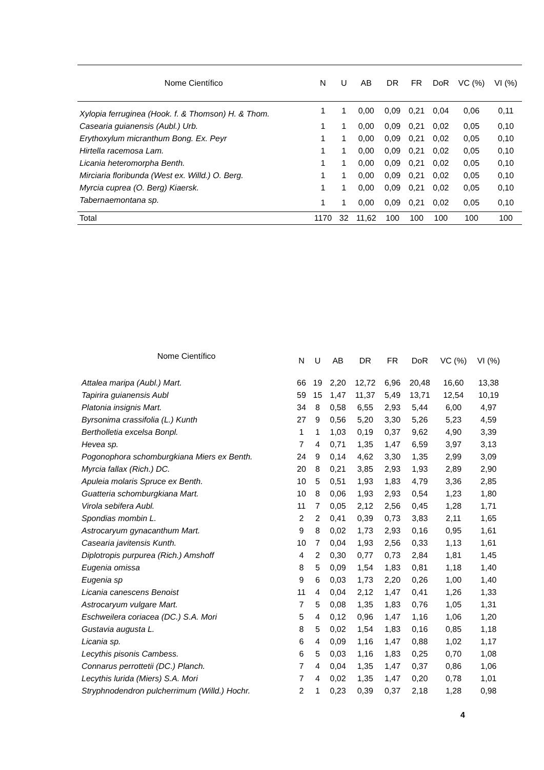| Nome Científico | N | U | AB | DR | FR | DoR | VC (%) | VI (%) |
| --- | --- | --- | --- | --- | --- | --- | --- | --- |
| Xylopia ferruginea (Hook. f. & Thomson) H. & Thom. | 1 | 1 | 0,00 | 0,09 | 0,21 | 0,04 | 0,06 | 0,11 |
| Casearia guianensis (Aubl.) Urb. | 1 | 1 | 0,00 | 0,09 | 0,21 | 0,02 | 0,05 | 0,10 |
| Erythoxylum micranthum Bong. Ex. Peyr | 1 | 1 | 0,00 | 0,09 | 0,21 | 0,02 | 0,05 | 0,10 |
| Hirtella racemosa Lam. | 1 | 1 | 0,00 | 0,09 | 0,21 | 0,02 | 0,05 | 0,10 |
| Licania heteromorpha Benth. | 1 | 1 | 0,00 | 0,09 | 0,21 | 0,02 | 0,05 | 0,10 |
| Mirciaria floribunda (West ex. Willd.) O. Berg. | 1 | 1 | 0,00 | 0,09 | 0,21 | 0,02 | 0,05 | 0,10 |
| Myrcia cuprea (O. Berg) Kiaersk. | 1 | 1 | 0,00 | 0,09 | 0,21 | 0,02 | 0,05 | 0,10 |
| Tabernaemontana sp. | 1 | 1 | 0,00 | 0,09 | 0,21 | 0,02 | 0,05 | 0,10 |
| Total | 1170 | 32 | 11,62 | 100 | 100 | 100 | 100 | 100 |
| Nome Científico | N | U | AB | DR | FR | DoR | VC (%) | VI (%) |
| --- | --- | --- | --- | --- | --- | --- | --- | --- |
| Attalea maripa (Aubl.) Mart. | 66 | 19 | 2,20 | 12,72 | 6,96 | 20,48 | 16,60 | 13,38 |
| Tapirira guianensis Aubl | 59 | 15 | 1,47 | 11,37 | 5,49 | 13,71 | 12,54 | 10,19 |
| Platonia insignis Mart. | 34 | 8 | 0,58 | 6,55 | 2,93 | 5,44 | 6,00 | 4,97 |
| Byrsonima crassifolia (L.) Kunth | 27 | 9 | 0,56 | 5,20 | 3,30 | 5,26 | 5,23 | 4,59 |
| Bertholletia excelsa Bonpl. | 1 | 1 | 1,03 | 0,19 | 0,37 | 9,62 | 4,90 | 3,39 |
| Hevea sp. | 7 | 4 | 0,71 | 1,35 | 1,47 | 6,59 | 3,97 | 3,13 |
| Pogonophora schomburgkiana Miers ex Benth. | 24 | 9 | 0,14 | 4,62 | 3,30 | 1,35 | 2,99 | 3,09 |
| Myrcia fallax (Rich.) DC. | 20 | 8 | 0,21 | 3,85 | 2,93 | 1,93 | 2,89 | 2,90 |
| Apuleia molaris Spruce ex Benth. | 10 | 5 | 0,51 | 1,93 | 1,83 | 4,79 | 3,36 | 2,85 |
| Guatteria schomburgkiana Mart. | 10 | 8 | 0,06 | 1,93 | 2,93 | 0,54 | 1,23 | 1,80 |
| Virola sebifera Aubl. | 11 | 7 | 0,05 | 2,12 | 2,56 | 0,45 | 1,28 | 1,71 |
| Spondias mombin L. | 2 | 2 | 0,41 | 0,39 | 0,73 | 3,83 | 2,11 | 1,65 |
| Astrocaryum gynacanthum Mart. | 9 | 8 | 0,02 | 1,73 | 2,93 | 0,16 | 0,95 | 1,61 |
| Casearia javitensis Kunth. | 10 | 7 | 0,04 | 1,93 | 2,56 | 0,33 | 1,13 | 1,61 |
| Diplotropis purpurea (Rich.) Amshoff | 4 | 2 | 0,30 | 0,77 | 0,73 | 2,84 | 1,81 | 1,45 |
| Eugenia omissa | 8 | 5 | 0,09 | 1,54 | 1,83 | 0,81 | 1,18 | 1,40 |
| Eugenia sp | 9 | 6 | 0,03 | 1,73 | 2,20 | 0,26 | 1,00 | 1,40 |
| Licania canescens Benoist | 11 | 4 | 0,04 | 2,12 | 1,47 | 0,41 | 1,26 | 1,33 |
| Astrocaryum vulgare Mart. | 7 | 5 | 0,08 | 1,35 | 1,83 | 0,76 | 1,05 | 1,31 |
| Eschweilera coriacea (DC.) S.A. Mori | 5 | 4 | 0,12 | 0,96 | 1,47 | 1,16 | 1,06 | 1,20 |
| Gustavia augusta L. | 8 | 5 | 0,02 | 1,54 | 1,83 | 0,16 | 0,85 | 1,18 |
| Licania sp. | 6 | 4 | 0,09 | 1,16 | 1,47 | 0,88 | 1,02 | 1,17 |
| Lecythis pisonis Cambess. | 6 | 5 | 0,03 | 1,16 | 1,83 | 0,25 | 0,70 | 1,08 |
| Connarus perrottetii (DC.) Planch. | 7 | 4 | 0,04 | 1,35 | 1,47 | 0,37 | 0,86 | 1,06 |
| Lecythis lurida (Miers) S.A. Mori | 7 | 4 | 0,02 | 1,35 | 1,47 | 0,20 | 0,78 | 1,01 |
| Stryphnodendron pulcherrimum (Willd.) Hochr. | 2 | 1 | 0,23 | 0,39 | 0,37 | 2,18 | 1,28 | 0,98 |
4